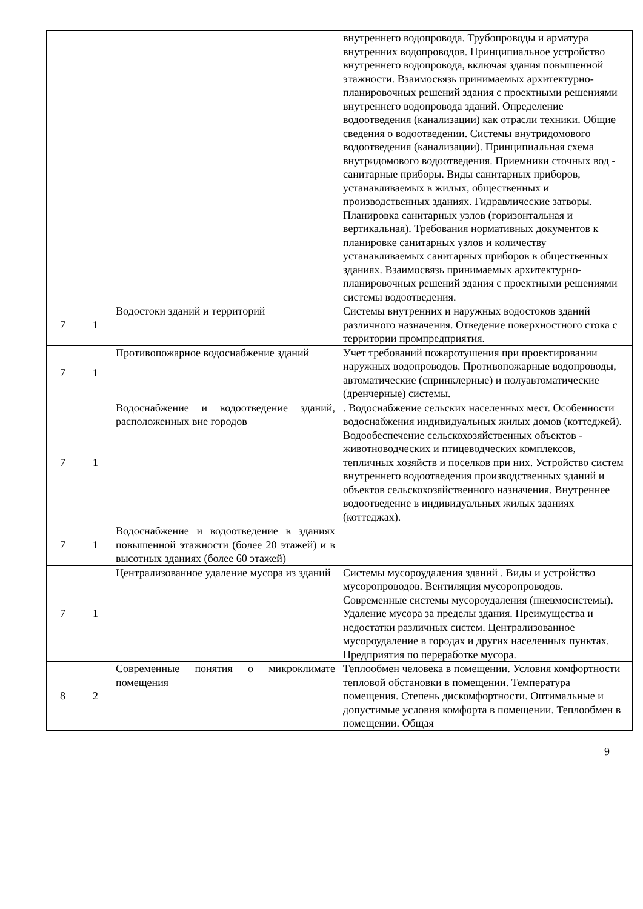| | | | внутреннего водопровода. Трубопроводы и арматура внутренних водопроводов. Принципиальное устройство внутреннего водопровода, включая здания повышенной этажности. Взаимосвязь принимаемых архитектурно-планировочных решений здания с проектными решениями внутреннего водопровода зданий. Определение водоотведения (канализации) как отрасли техники. Общие сведения о водоотведении. Системы внутридомового водоотведения (канализации). Принципиальная схема внутридомового водоотведения. Приемники сточных вод - санитарные приборы. Виды санитарных приборов, устанавливаемых в жилых, общественных и производственных зданиях. Гидравлические затворы. Планировка санитарных узлов (горизонтальная и вертикальная). Требования нормативных документов к планировке санитарных узлов и количеству устанавливаемых санитарных приборов в общественных зданиях. Взаимосвязь принимаемых архитектурно-планировочных решений здания с проектными решениями системы водоотведения. |
| 7 | 1 | Водостоки зданий и территорий | Системы внутренних и наружных водостоков зданий различного назначения. Отведение поверхностного стока с территории промпредприятия. |
| 7 | 1 | Противопожарное водоснабжение зданий | Учет требований пожаротушения при проектировании наружных водопроводов. Противопожарные водопроводы, автоматические (спринклерные) и полуавтоматические (дренчерные) системы. |
| 7 | 1 | Водоснабжение и водоотведение зданий, расположенных вне городов | . Водоснабжение сельских населенных мест. Особенности водоснабжения индивидуальных жилых домов (коттеджей). Водообеспечение сельскохозяйственных объектов - животноводческих и птицеводческих комплексов, тепличных хозяйств и поселков при них. Устройство систем внутреннего водоотведения производственных зданий и объектов сельскохозяйственного назначения. Внутреннее водоотведение в индивидуальных жилых зданиях (коттеджах). |
| 7 | 1 | Водоснабжение и водоотведение в зданиях повышенной этажности (более 20 этажей) и в высотных зданиях (более 60 этажей) | |
| 7 | 1 | Централизованное удаление мусора из зданий | Системы мусороудаления зданий . Виды и устройство мусоропроводов. Вентиляция мусоропроводов. Современные системы мусороудаления (пневмосистемы). Удаление мусора за пределы здания. Преимущества и недостатки различных систем. Централизованное мусороудаление в городах и других населенных пунктах. Предприятия по переработке мусора. |
| 8 | 2 | Современные понятия о микроклимате помещения | Теплообмен человека в помещении. Условия комфортности тепловой обстановки в помещении. Температура помещения. Степень дискомфортности. Оптимальные и допустимые условия комфорта в помещении. Теплообмен в помещении. Общая |
9